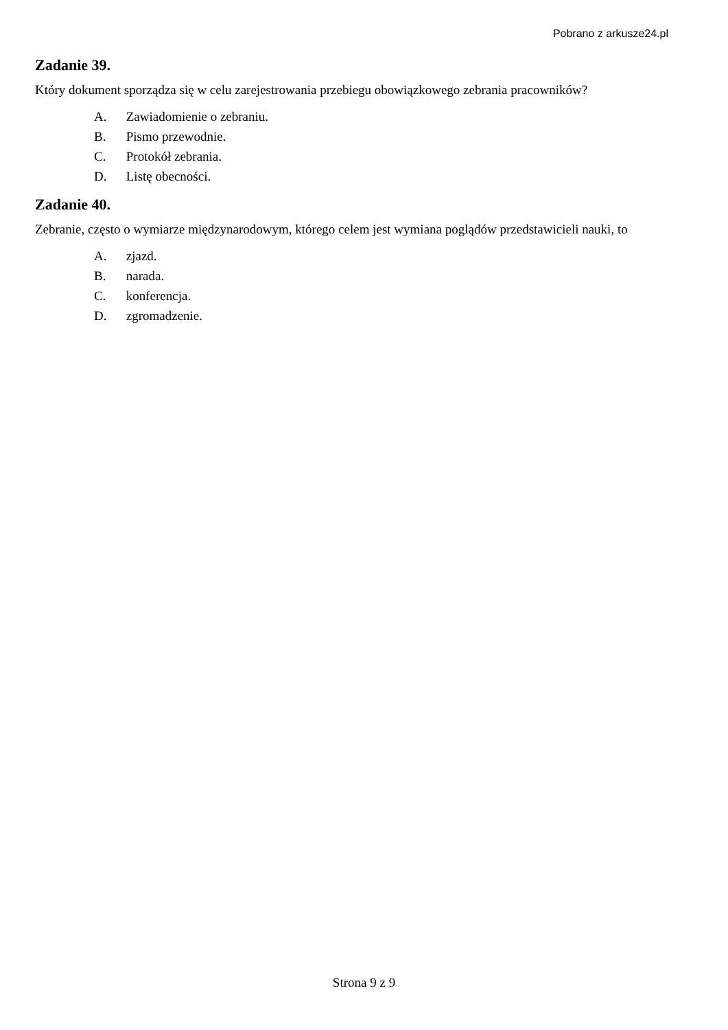Pobrano z arkusze24.pl
Zadanie 39.
Który dokument sporządza się w celu zarejestrowania przebiegu obowiązkowego zebrania pracowników?
A. Zawiadomienie o zebraniu.
B. Pismo przewodnie.
C. Protokół zebrania.
D. Listę obecności.
Zadanie 40.
Zebranie, często o wymiarze międzynarodowym, którego celem jest wymiana poglądów przedstawicieli nauki, to
A. zjazd.
B. narada.
C. konferencja.
D. zgromadzenie.
Strona 9 z 9